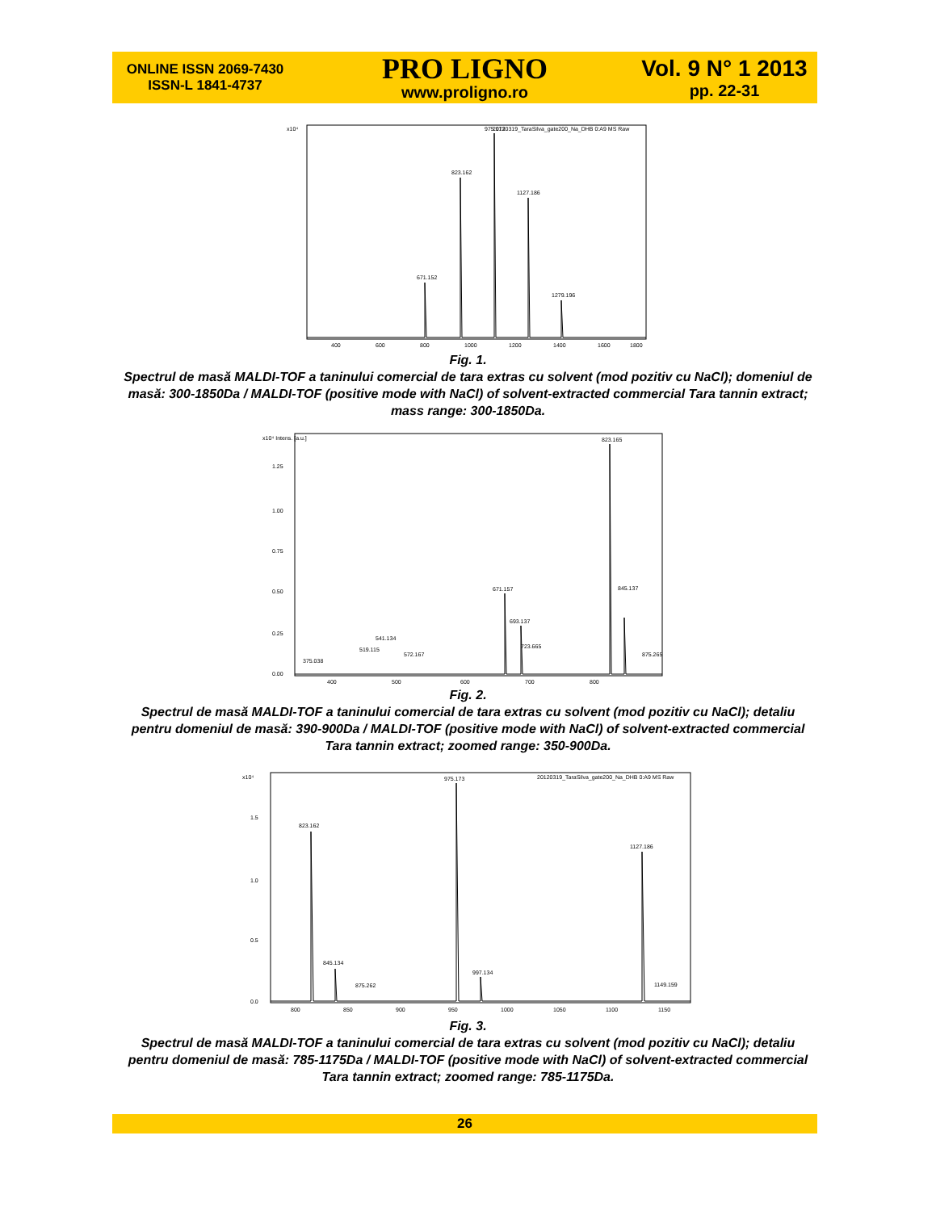ONLINE ISSN 2069-7430
ISSN-L 1841-4737
PRO LIGNO
www.proligno.ro
Vol. 9 N° 1 2013
pp. 22-31
20120319_TaraSilva_gate200_Na_DHB 0:A9 MS Raw
x10⁴
671.152
823.162
975.173
1127.186
1279.196
400
600
800
1000
1200
1400
1600
1800
Fig. 1.
Spectrul de masă MALDI-TOF a taninului comercial de tara extras cu solvent (mod pozitiv cu NaCl); domeniul de masă: 300-1850Da / MALDI-TOF (positive mode with NaCl) of solvent-extracted commercial Tara tannin extract; mass range: 300-1850Da.
x10⁴ Intens. [a.u.]
671.157
693.137
823.165
845.137
875.265
541.134
375.038
519.115
572.167
723.665
1.25
1.00
0.75
0.50
0.25
0.00
400
500
600
700
800
Fig. 2.
Spectrul de masă MALDI-TOF a taninului comercial de tara extras cu solvent (mod pozitiv cu NaCl); detaliu pentru domeniul de masă: 390-900Da / MALDI-TOF (positive mode with NaCl) of solvent-extracted commercial Tara tannin extract; zoomed range: 350-900Da.
x10⁴
20120319_TaraSilva_gate200_Na_DHB 0:A9 MS Raw
823.162
845.134
875.262
975.173
997.134
1127.186
1149.159
1.5
1.0
0.5
0.0
800
850
900
950
1000
1050
1100
1150
Fig. 3.
Spectrul de masă MALDI-TOF a taninului comercial de tara extras cu solvent (mod pozitiv cu NaCl); detaliu pentru domeniul de masă: 785-1175Da / MALDI-TOF (positive mode with NaCl) of solvent-extracted commercial Tara tannin extract; zoomed range: 785-1175Da.
26